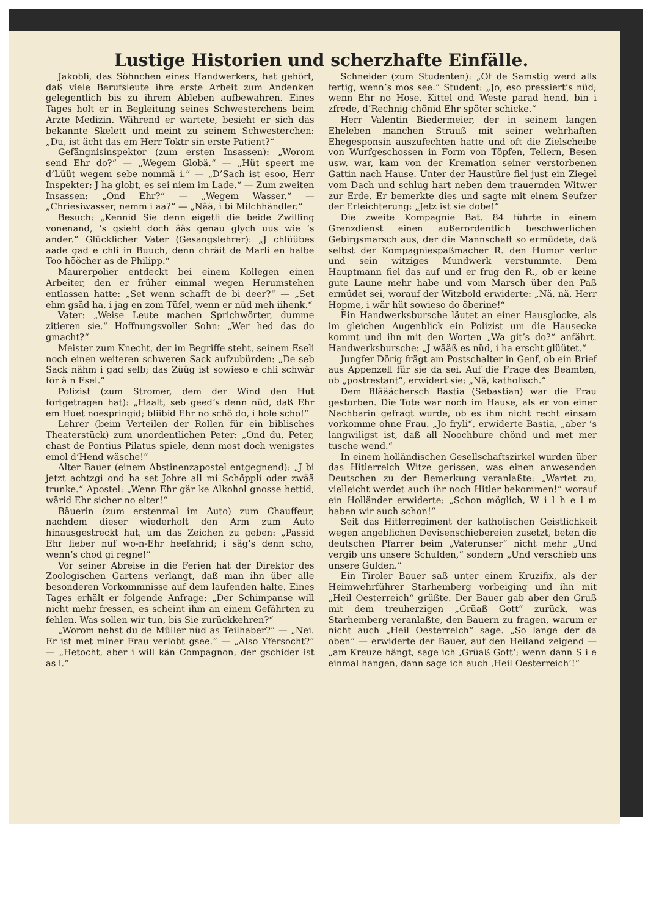Lustige Historien und scherzhafte Einfälle.
Jakobli, das Söhnchen eines Handwerkers, hat gehört, daß viele Berufsleute ihre erste Arbeit zum Andenken gelegentlich bis zu ihrem Ableben aufbewahren. Eines Tages holt er in Begleitung seines Schwesterchens beim Arzte Medizin. Während er wartete, besieht er sich das bekannte Skelett und meint zu seinem Schwesterchen: „Du, ist ächt das em Herr Toktr sin erste Patient?“
Gefängnisinspektor (zum ersten Insassen): „Worom send Ehr do?“ — „Wegem Globä.“ — „Hüt speert me d’Lüüt wegem sebe nommä i.“ — „D’Sach ist esoo, Herr Inspekter: J ha globt, es sei niem im Lade.“ — Zum zweiten Insassen: „Ond Ehr?“ — „Wegem Wasser.“ — „Chriesiwasser, nemm i aa?“ — „Nää, i bi Milchhändler.“
Besuch: „Kennid Sie denn eigetli die beide Zwilling vonenand, ’s gsieht doch ääs genau glych uus wie ’s ander.“ Glücklicher Vater (Gesangslehrer): „J chlüübes aade gad e chli in Buuch, denn chräit de Marli en halbe Too hööcher as de Philipp.“
Maurerpolier entdeckt bei einem Kollegen einen Arbeiter, den er früher einmal wegen Herumstehen entlassen hatte: „Set wenn schafft de bi deer?“ — „Set ehm gsäd ha, i jag en zom Tüfel, wenn er nüd meh iihenk.“
Vater: „Weise Leute machen Sprichwörter, dumme zitieren sie.“ Hoffnungsvoller Sohn: „Wer hed das do gmacht?“
Meister zum Knecht, der im Begriffe steht, seinem Eseli noch einen weiteren schweren Sack aufzubürden: „De seb Sack nähm i gad selb; das Züüg ist sowieso e chli schwär för ä n Esel.“
Polizist (zum Stromer, dem der Wind den Hut fortgetragen hat): „Haalt, seb geed’s denn nüd, daß Ehr em Huet noespringid; bliibid Ehr no schö do, i hole scho!“
Lehrer (beim Verteilen der Rollen für ein biblisches Theaterstück) zum unordentlichen Peter: „Ond du, Peter, chast de Pontius Pilatus spiele, denn most doch wenigstes emol d’Hend wäsche!“
Alter Bauer (einem Abstinenzapostel entgegnend): „J bi jetzt achtzgi ond ha set Johre all mi Schöppli oder zwää trunke.“ Apostel: „Wenn Ehr gär ke Alkohol gnosse hettid, wärid Ehr sicher no elter!“
Bäuerin (zum erstenmal im Auto) zum Chauffeur, nachdem dieser wiederholt den Arm zum Auto hinausgestreckt hat, um das Zeichen zu geben: „Passid Ehr lieber nuf wo-n-Ehr heefahrid; i säg’s denn scho, wenn’s chod gi regne!“
Vor seiner Abreise in die Ferien hat der Direktor des Zoologischen Gartens verlangt, daß man ihn über alle besonderen Vorkommnisse auf dem laufenden halte. Eines Tages erhält er folgende Anfrage: „Der Schimpanse will nicht mehr fressen, es scheint ihm an einem Gefährten zu fehlen. Was sollen wir tun, bis Sie zurückkehren?“
„Worom nehst du de Müller nüd as Teilhaber?“ — „Nei. Er ist met miner Frau verlobt gsee.“ — „Also Yfersocht?“ — „Hetocht, aber i will kän Compagnon, der gschider ist as i.“
Schneider (zum Studenten): „Of de Samstig werd alls fertig, wenn’s mos see.“ Student: „Jo, eso pressiert’s nüd; wenn Ehr no Hose, Kittel ond Weste parad hend, bin i zfrede, d’Rechnig chönid Ehr spöter schicke.“
Herr Valentin Biedermeier, der in seinem langen Eheleben manchen Strauß mit seiner wehrhaften Ehegesponsin auszufechten hatte und oft die Zielscheibe von Wurfgeschossen in Form von Töpfen, Tellern, Besen usw. war, kam von der Kremation seiner verstorbenen Gattin nach Hause. Unter der Haustüre fiel just ein Ziegel vom Dach und schlug hart neben dem trauernden Witwer zur Erde. Er bemerkte dies und sagte mit einem Seufzer der Erleichterung: „Jetz ist sie dobe!“
Die zweite Kompagnie Bat. 84 führte in einem Grenzdienst einen außerordentlich beschwerlichen Gebirgsmarsch aus, der die Mannschaft so ermüdete, daß selbst der Kompagniespaßmacher R. den Humor verlor und sein witziges Mundwerk verstummte. Dem Hauptmann fiel das auf und er frug den R., ob er keine gute Laune mehr habe und vom Marsch über den Paß ermüdet sei, worauf der Witzbold erwiderte: „Nä, nä, Herr Hopme, i wär hüt sowieso do öberine!“
Ein Handwerksbursche läutet an einer Hausglocke, als im gleichen Augenblick ein Polizist um die Hausecke kommt und ihn mit den Worten „Wa git’s do?“ anfährt. Handwerksbursche: „J wääß es nüd, i ha erscht glüütet.“
Jungfer Dörig frägt am Postschalter in Genf, ob ein Brief aus Appenzell für sie da sei. Auf die Frage des Beamten, ob „postrestant“, erwidert sie: „Nä, katholisch.“
Dem Blääächersch Bastia (Sebastian) war die Frau gestorben. Die Tote war noch im Hause, als er von einer Nachbarin gefragt wurde, ob es ihm nicht recht einsam vorkomme ohne Frau. „Jo fryli“, erwiderte Bastia, „aber ’s langwiligst ist, daß all Noochbure chönd und met mer tusche wend.“
In einem holländischen Gesellschaftszirkel wurden über das Hitlerreich Witze gerissen, was einen anwesenden Deutschen zu der Bemerkung veranlaßte: „Wartet zu, vielleicht werdet auch ihr noch Hitler bekommen!“ worauf ein Holländer erwiderte: „Schon möglich, W i l h e l m haben wir auch schon!“
Seit das Hitlerregiment der katholischen Geistlichkeit wegen angeblichen Devisenschiebereien zusetzt, beten die deutschen Pfarrer beim „Vaterunser“ nicht mehr „Und vergib uns unsere Schulden,“ sondern „Und verschieb uns unsere Gulden.“
Ein Tiroler Bauer saß unter einem Kruzifix, als der Heimwehrführer Starhemberg vorbeiging und ihn mit „Heil Oesterreich“ grüßte. Der Bauer gab aber den Gruß mit dem treuherzigen „Grüaß Gott“ zurück, was Starhemberg veranlaßte, den Bauern zu fragen, warum er nicht auch „Heil Oesterreich“ sage. „So lange der da oben“ — erwiderte der Bauer, auf den Heiland zeigend — „am Kreuze hängt, sage ich ‚Grüaß Gott‘; wenn dann S i e einmal hangen, dann sage ich auch ‚Heil Oesterreich‘!“